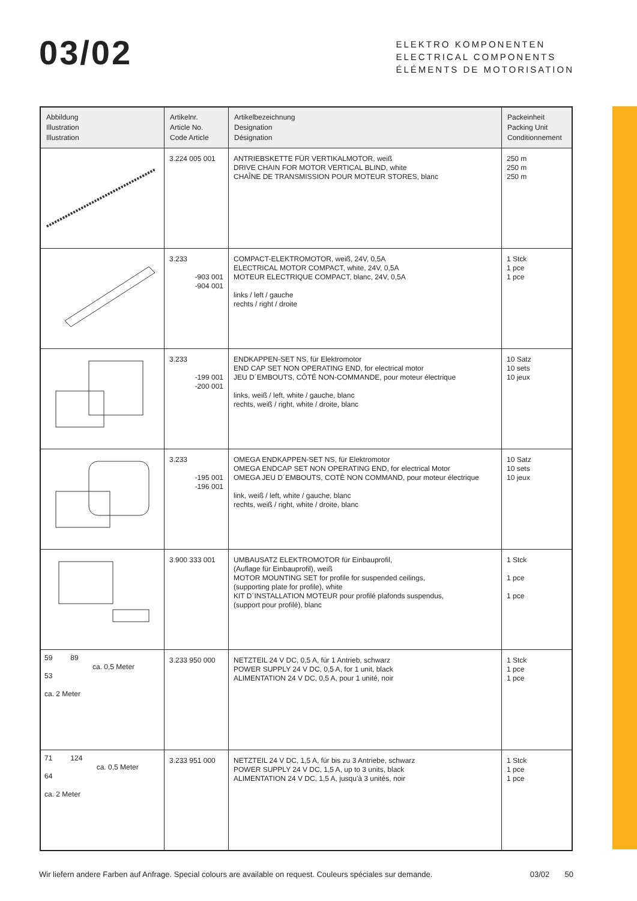03/02
ELEKTRO KOMPONENTEN
ELECTRICAL COMPONENTS
ÉLÉMENTS DE MOTORISATION
| Abbildung Illustration Illustration | Artikelnr. Article No. Code Article | Artikelbezeichnung Designation Désignation | Packeinheit Packing Unit Conditionnement |
| --- | --- | --- | --- |
| | 3.224 005 001 | ANTRIEBSKETTE FÜR VERTIKALMOTOR, weiß DRIVE CHAIN FOR MOTOR VERTICAL BLIND, white CHAÎNE DE TRANSMISSION POUR MOTEUR STORES, blanc | 250 m 250 m 250 m |
| | 3.233 -903 001 -904 001 | COMPACT-ELEKTROMOTOR, weiß, 24V, 0,5A ELECTRICAL MOTOR COMPACT, white, 24V, 0,5A MOTEUR ELECTRIQUE COMPACT, blanc, 24V, 0,5A links / left / gauche rechts / right / droite | 1 Stck 1 pce 1 pce |
| | 3.233 -199 001 -200 001 | ENDKAPPEN-SET NS, für Elektromotor END CAP SET NON OPERATING END, for electrical motor JEU D´EMBOUTS, CÔTÉ NON-COMMANDE, pour moteur électrique links, weiß / left, white / gauche, blanc rechts, weiß / right, white / droite, blanc | 10 Satz 10 sets 10 jeux |
| | 3.233 -195 001 -196 001 | OMEGA ENDKAPPEN-SET NS, für Elektromotor OMEGA ENDCAP SET NON OPERATING END, for electrical Motor OMEGA JEU D´EMBOUTS, COTÈ NON COMMAND, pour moteur électrique link, weiß / left, white / gauche, blanc rechts, weiß / right, white / droite, blanc | 10 Satz 10 sets 10 jeux |
| | 3.900 333 001 | UMBAUSATZ ELEKTROMOTOR für Einbauprofil, (Auflage für Einbauprofil), weiß MOTOR MOUNTING SET for profile for suspended ceilings, (supporting plate for profile), white KIT D´INSTALLATION MOTEUR pour profilé plafonds suspendus, (support pour profilé), blanc | 1 Stck 1 pce 1 pce |
| 59 89 ca. 0,5 Meter 53 ca. 2 Meter | 3.233 950 000 | NETZTEIL 24 V DC, 0,5 A, für 1 Antrieb, schwarz POWER SUPPLY 24 V DC, 0,5 A, for 1 unit, black ALIMENTATION 24 V DC, 0,5 A, pour 1 unité, noir | 1 Stck 1 pce 1 pce |
| 71 124 ca. 0,5 Meter 64 ca. 2 Meter | 3.233 951 000 | NETZTEIL 24 V DC, 1,5 A, für bis zu 3 Antriebe, schwarz POWER SUPPLY 24 V DC, 1,5 A, up to 3 units, black ALIMENTATION 24 V DC, 1,5 A, jusqu'à 3 unités, noir | 1 Stck 1 pce 1 pce |
Wir liefern andere Farben auf Anfrage. Special colours are available on request. Couleurs spéciales sur demande. 03/02 50